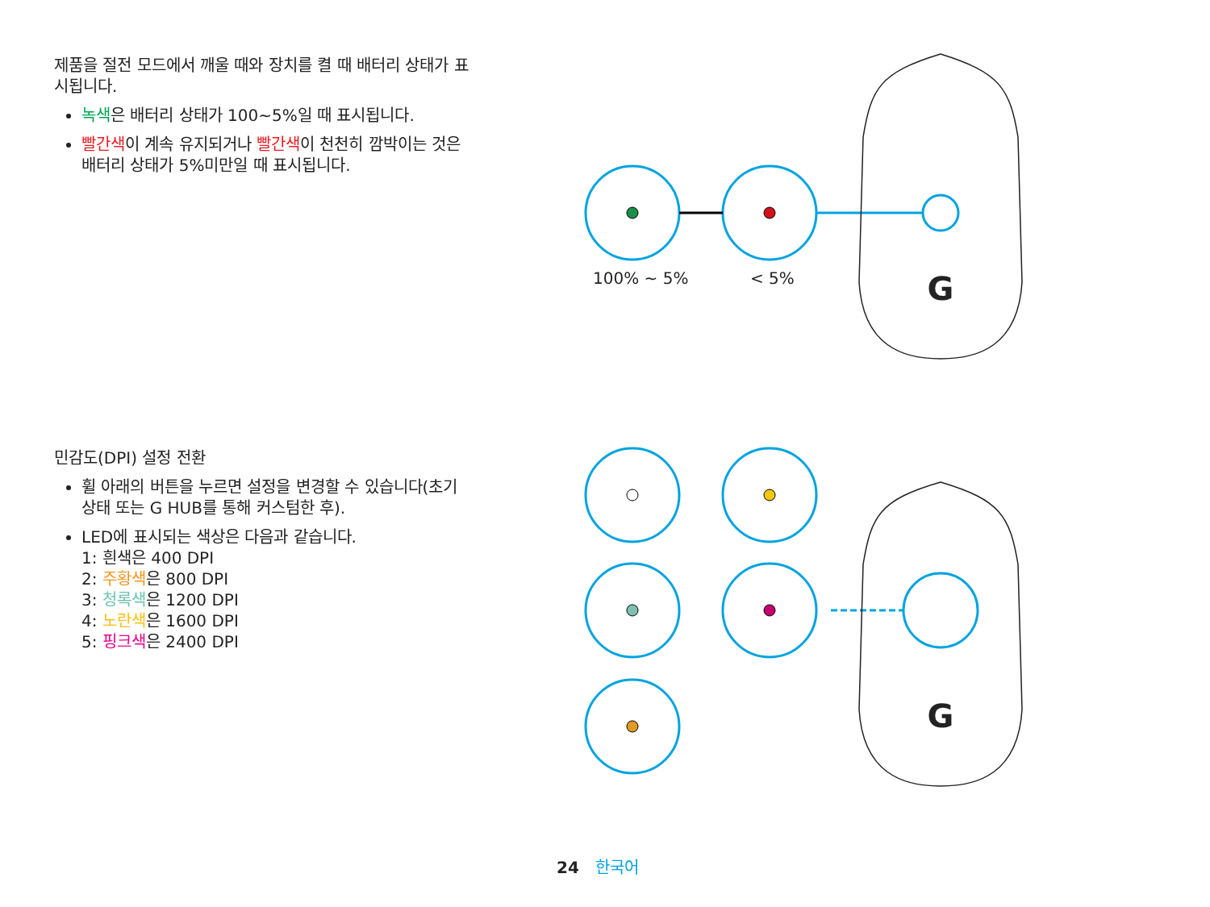제품을 절전 모드에서 깨울 때와 장치를 켤 때 배터리 상태가 표시됩니다.
녹색은 배터리 상태가 100~5%일 때 표시됩니다.
빨간색이 계속 유지되거나 빨간색이 천천히 깜박이는 것은 배터리 상태가 5%미만일 때 표시됩니다.
민감도(DPI) 설정 전환
휠 아래의 버튼을 누르면 설정을 변경할 수 있습니다(초기 상태 또는 G HUB를 통해 커스텀한 후).
LED에 표시되는 색상은 다음과 같습니다.
1: 흰색은 400 DPI
2: 주황색은 800 DPI
3: 청록색은 1200 DPI
4: 노란색은 1600 DPI
5: 핑크색은 2400 DPI
G
G
100% ~ 5% < 5%
24 한국어